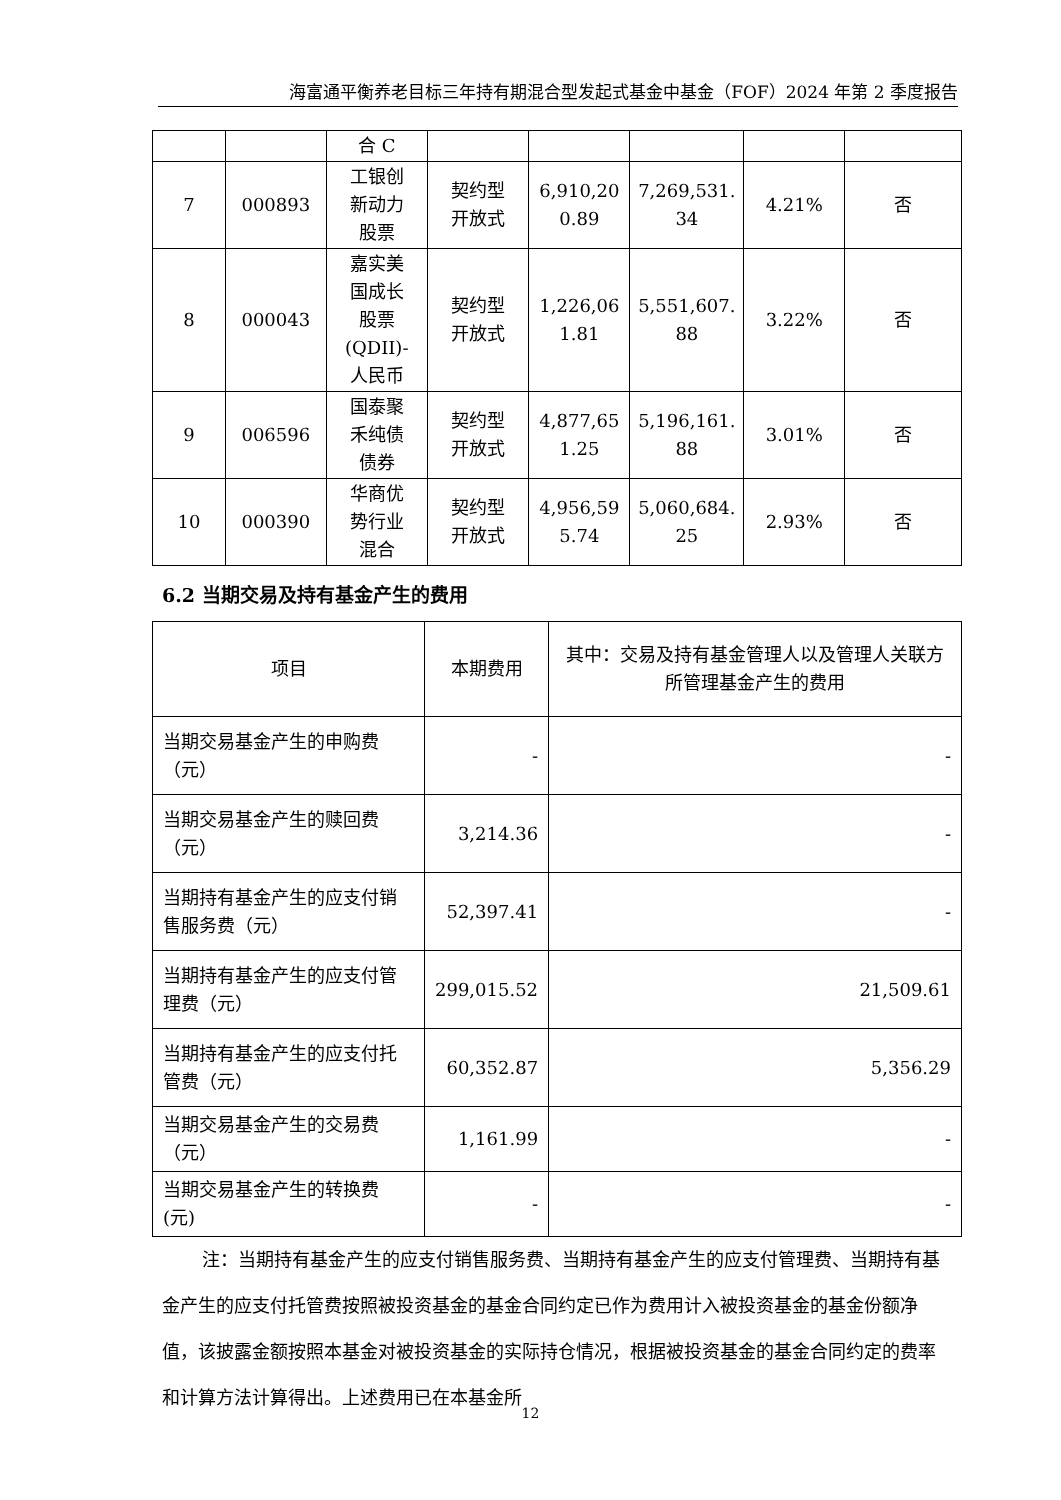海富通平衡养老目标三年持有期混合型发起式基金中基金（FOF）2024 年第 2 季度报告
| | | 合 C | | | | | |
| 7 | 000893 | 工银创 新动力 股票 | 契约型 开放式 | 6,910,20 0.89 | 7,269,531. 34 | 4.21% | 否 |
| 8 | 000043 | 嘉实美 国成长 股票 (QDII)- 人民币 | 契约型 开放式 | 1,226,06 1.81 | 5,551,607. 88 | 3.22% | 否 |
| 9 | 006596 | 国泰聚 禾纯债 债券 | 契约型 开放式 | 4,877,65 1.25 | 5,196,161. 88 | 3.01% | 否 |
| 10 | 000390 | 华商优 势行业 混合 | 契约型 开放式 | 4,956,59 5.74 | 5,060,684. 25 | 2.93% | 否 |
6.2 当期交易及持有基金产生的费用
| 项目 | 本期费用 | 其中：交易及持有基金管理人以及管理人关联方所管理基金产生的费用 |
| --- | --- | --- |
| 当期交易基金产生的申购费（元） | - | - |
| 当期交易基金产生的赎回费（元） | 3,214.36 | - |
| 当期持有基金产生的应支付销售服务费（元） | 52,397.41 | - |
| 当期持有基金产生的应支付管理费（元） | 299,015.52 | 21,509.61 |
| 当期持有基金产生的应支付托管费（元） | 60,352.87 | 5,356.29 |
| 当期交易基金产生的交易费（元） | 1,161.99 | - |
| 当期交易基金产生的转换费 (元) | - | - |
注：当期持有基金产生的应支付销售服务费、当期持有基金产生的应支付管理费、当期持有基金产生的应支付托管费按照被投资基金的基金合同约定已作为费用计入被投资基金的基金份额净值，该披露金额按照本基金对被投资基金的实际持仓情况，根据被投资基金的基金合同约定的费率和计算方法计算得出。上述费用已在本基金所
12